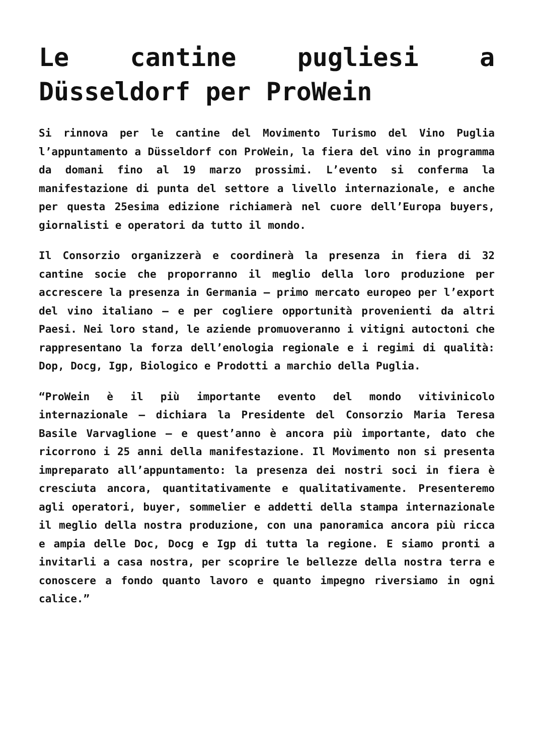Le cantine pugliesi a Düsseldorf per ProWein
Si rinnova per le cantine del Movimento Turismo del Vino Puglia l’appuntamento a Düsseldorf con ProWein, la fiera del vino in programma da domani fino al 19 marzo prossimi. L’evento si conferma la manifestazione di punta del settore a livello internazionale, e anche per questa 25esima edizione richiamerà nel cuore dell’Europa buyers, giornalisti e operatori da tutto il mondo.
Il Consorzio organizzerà e coordinerà la presenza in fiera di 32 cantine socie che proporranno il meglio della loro produzione per accrescere la presenza in Germania – primo mercato europeo per l’export del vino italiano – e per cogliere opportunità provenienti da altri Paesi. Nei loro stand, le aziende promuoveranno i vitigni autoctoni che rappresentano la forza dell’enologia regionale e i regimi di qualità: Dop, Docg, Igp, Biologico e Prodotti a marchio della Puglia.
“ProWein è il più importante evento del mondo vitivinicolo internazionale – dichiara la Presidente del Consorzio Maria Teresa Basile Varvaglione – e quest’anno è ancora più importante, dato che ricorrono i 25 anni della manifestazione. Il Movimento non si presenta impreparato all’appuntamento: la presenza dei nostri soci in fiera è cresciuta ancora, quantitativamente e qualitativamente. Presenteremo agli operatori, buyer, sommelier e addetti della stampa internazionale il meglio della nostra produzione, con una panoramica ancora più ricca e ampia delle Doc, Docg e Igp di tutta la regione. E siamo pronti a invitarli a casa nostra, per scoprire le bellezze della nostra terra e conoscere a fondo quanto lavoro e quanto impegno riversiamo in ogni calice.”